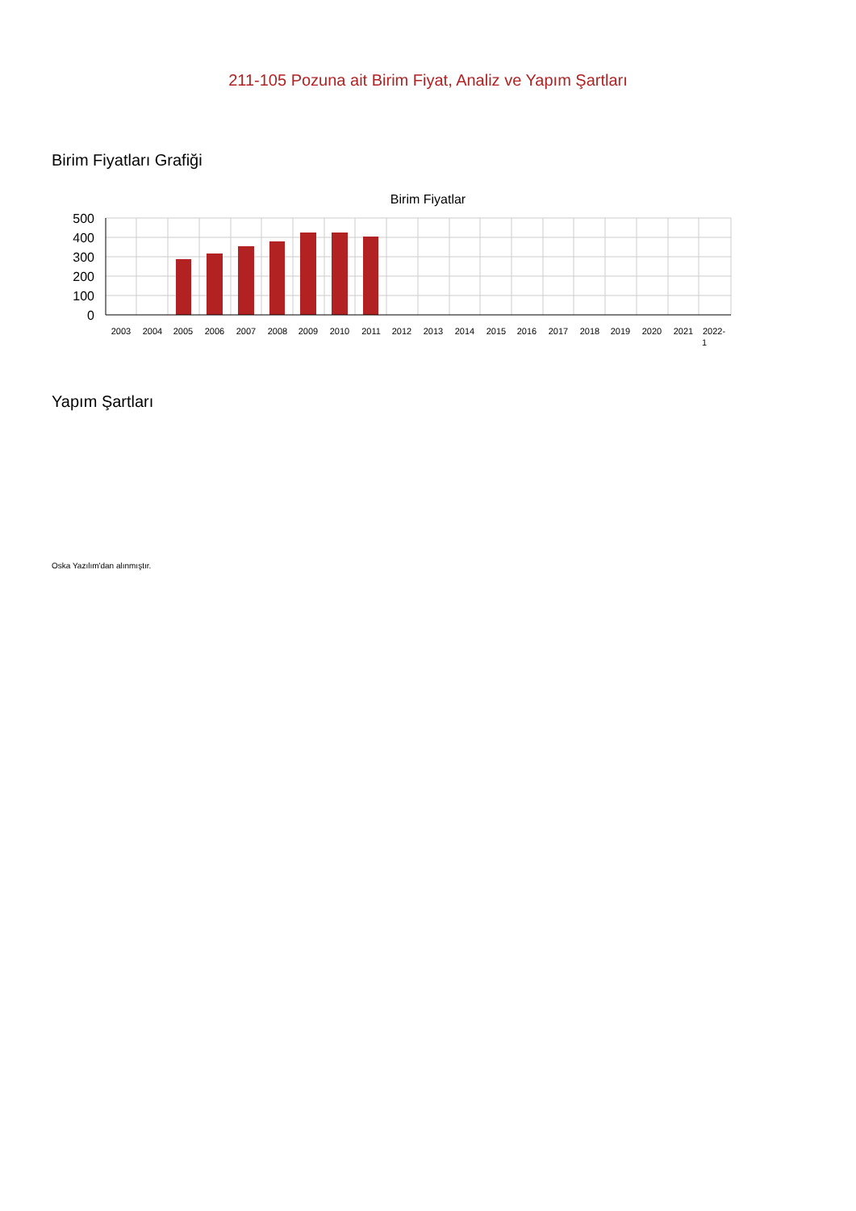211-105 Pozuna ait Birim Fiyat, Analiz ve Yapım Şartları
Birim Fiyatları Grafiği
Birim Fiyatlar
500
400
300
200
100
0
2003
2004
2005
2006
2007
2008
2009
2010
2011
2012
2013
2014
2015
2016
2017
2018
2019
2020
2021
2022-
1
Yapım Şartları
Oska Yazılım'dan alınmıştır.